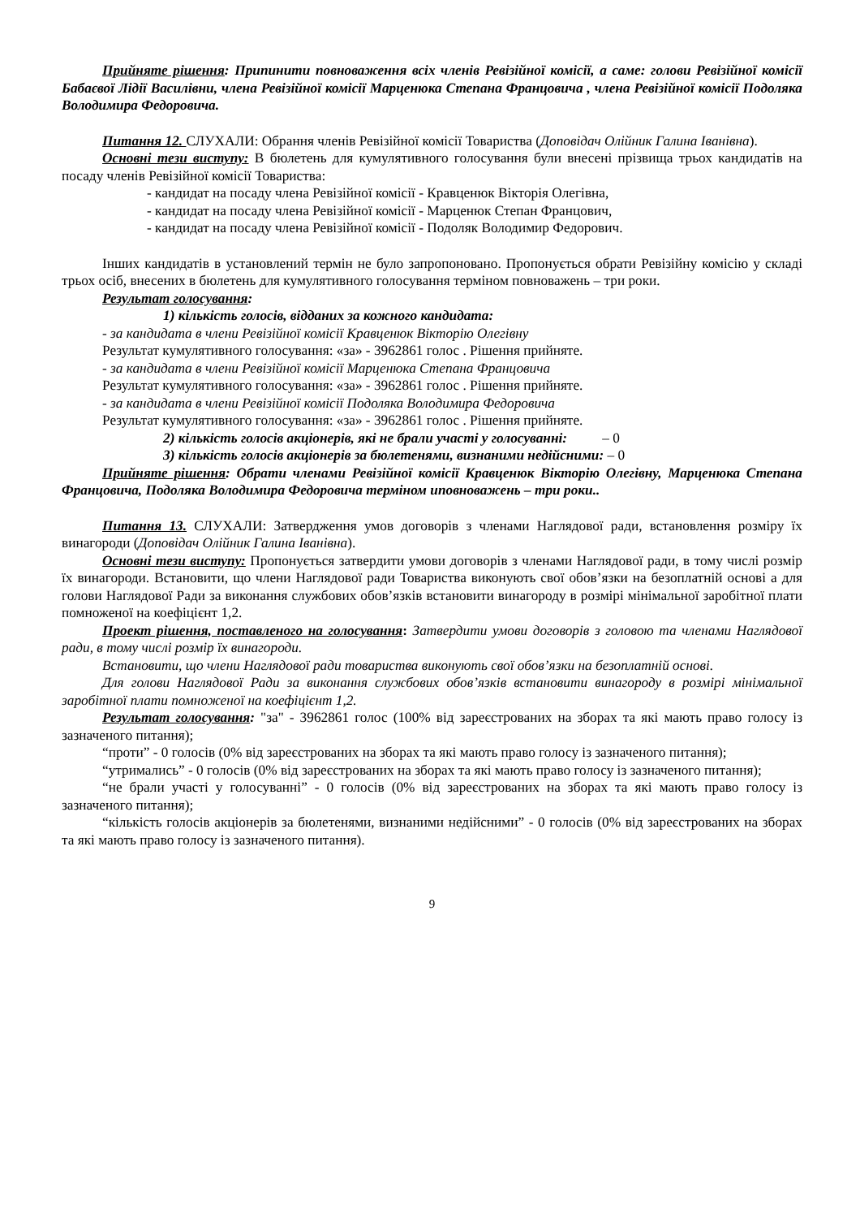Прийняте рішення: Припинити повноваження всіх членів Ревізійної комісії, а саме: голови Ревізійної комісії Бабаєвої Лідії Василівни, члена Ревізійної комісії Марценюка Степана Францовича , члена Ревізійної комісії Подоляка Володимира Федоровича.
Питання 12. СЛУХАЛИ: Обрання членів Ревізійної комісії Товариства (Доповідач Олійник Галина Іванівна).
Основні тези виступу: В бюлетень для кумулятивного голосування були внесені прізвища трьох кандидатів на посаду членів Ревізійної комісії Товариства:
- кандидат на посаду члена Ревізійної комісії - Кравценюк Вікторія Олегівна,
- кандидат на посаду члена Ревізійної комісії - Марценюк Степан Францович,
- кандидат на посаду члена Ревізійної комісії - Подоляк Володимир Федорович.
Інших кандидатів в установлений термін не було запропоновано. Пропонується обрати Ревізійну комісію у складі трьох осіб, внесених в бюлетень для кумулятивного голосування терміном повноважень – три роки.
Результат голосування:
1) кількість голосів, відданих за кожного кандидата:
- за кандидата в члени Ревізійної комісії Кравценюк Вікторію Олегівну
Результат кумулятивного голосування: «за» - 3962861 голос . Рішення прийняте.
- за кандидата в члени Ревізійної комісії Марценюка Степана Францовича
Результат кумулятивного голосування: «за» - 3962861 голос . Рішення прийняте.
- за кандидата в члени Ревізійної комісії Подоляка Володимира Федоровича
Результат кумулятивного голосування: «за» - 3962861 голос . Рішення прийняте.
2) кількість голосів акціонерів, які не брали участі у голосуванні: – 0
3) кількість голосів акціонерів за бюлетенями, визнаними недійсними: – 0
Прийняте рішення: Обрати членами Ревізійної комісії Кравценюк Вікторію Олегівну, Марценюка Степана Францовича, Подоляка Володимира Федоровича терміном иповноважень – три роки..
Питання 13. СЛУХАЛИ: Затвердження умов договорів з членами Наглядової ради, встановлення розміру їх винагороди (Доповідач Олійник Галина Іванівна).
Основні тези виступу: Пропонується затвердити умови договорів з членами Наглядової ради, в тому числі розмір їх винагороди. Встановити, що члени Наглядової ради Товариства виконують свої обов’язки на безоплатній основі а для голови Наглядової Ради за виконання службових обов’язків встановити винагороду в розмірі мінімальної заробітної плати помноженої на коефіцієнт 1,2.
Проект рішення, поставленого на голосування: Затвердити умови договорів з головою та членами Наглядової ради, в тому числі розмір їх винагороди.
Встановити, що члени Наглядової ради товариства виконують свої обов’язки на безоплатній основі.
Для голови Наглядової Ради за виконання службових обов’язків встановити винагороду в розмірі мінімальної заробітної плати помноженої на коефіцієнт 1,2.
Результат голосування: "за" - 3962861 голос (100% від зареєстрованих на зборах та які мають право голосу із зазначеного питання);
“проти” - 0 голосів (0% від зареєстрованих на зборах та які мають право голосу із зазначеного питання);
“утримались” - 0 голосів (0% від зареєстрованих на зборах та які мають право голосу із зазначеного питання);
“не брали участі у голосуванні” - 0 голосів (0% від зареєстрованих на зборах та які мають право голосу із зазначеного питання);
“кількість голосів акціонерів за бюлетенями, визнаними недійсними” - 0 голосів (0% від зареєстрованих на зборах та які мають право голосу із зазначеного питання).
9